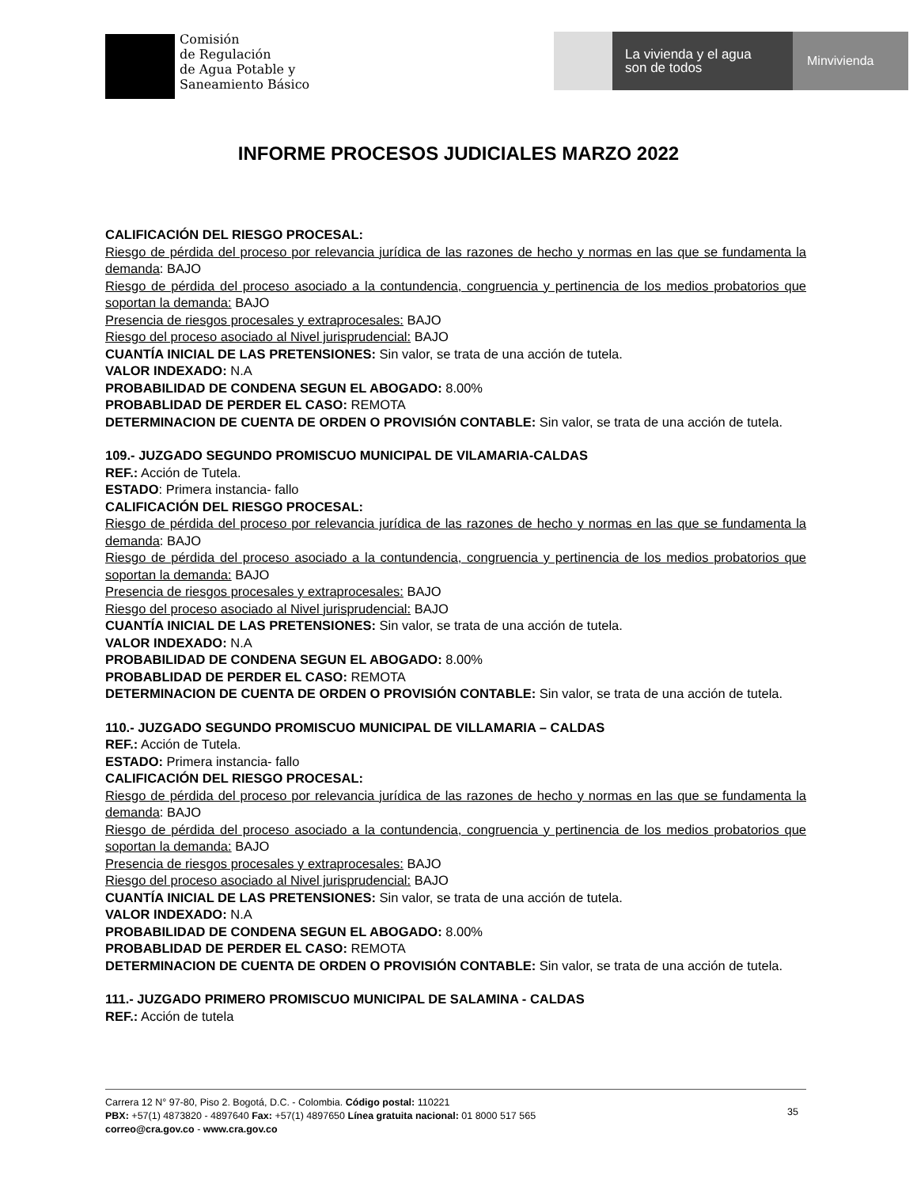Comisión
de Regulación
de Agua Potable y
Saneamiento Básico
La vivienda y el agua
son de todos
Minvivienda
INFORME PROCESOS JUDICIALES MARZO 2022
CALIFICACIÓN DEL RIESGO PROCESAL:
Riesgo de pérdida del proceso por relevancia jurídica de las razones de hecho y normas en las que se fundamenta la demanda: BAJO
Riesgo de pérdida del proceso asociado a la contundencia, congruencia y pertinencia de los medios probatorios que soportan la demanda: BAJO
Presencia de riesgos procesales y extraprocesales: BAJO
Riesgo del proceso asociado al Nivel jurisprudencial: BAJO
CUANTÍA INICIAL DE LAS PRETENSIONES: Sin valor, se trata de una acción de tutela.
VALOR INDEXADO: N.A
PROBABILIDAD DE CONDENA SEGUN EL ABOGADO: 8.00%
PROBABLIDAD DE PERDER EL CASO: REMOTA
DETERMINACION DE CUENTA DE ORDEN O PROVISIÓN CONTABLE: Sin valor, se trata de una acción de tutela.
109.- JUZGADO SEGUNDO PROMISCUO MUNICIPAL DE VILAMARIA-CALDAS
REF.: Acción de Tutela.
ESTADO: Primera instancia- fallo
CALIFICACIÓN DEL RIESGO PROCESAL:
Riesgo de pérdida del proceso por relevancia jurídica de las razones de hecho y normas en las que se fundamenta la demanda: BAJO
Riesgo de pérdida del proceso asociado a la contundencia, congruencia y pertinencia de los medios probatorios que soportan la demanda: BAJO
Presencia de riesgos procesales y extraprocesales: BAJO
Riesgo del proceso asociado al Nivel jurisprudencial: BAJO
CUANTÍA INICIAL DE LAS PRETENSIONES: Sin valor, se trata de una acción de tutela.
VALOR INDEXADO: N.A
PROBABILIDAD DE CONDENA SEGUN EL ABOGADO: 8.00%
PROBABLIDAD DE PERDER EL CASO: REMOTA
DETERMINACION DE CUENTA DE ORDEN O PROVISIÓN CONTABLE: Sin valor, se trata de una acción de tutela.
110.- JUZGADO SEGUNDO PROMISCUO MUNICIPAL DE VILLAMARIA – CALDAS
REF.: Acción de Tutela.
ESTADO: Primera instancia- fallo
CALIFICACIÓN DEL RIESGO PROCESAL:
Riesgo de pérdida del proceso por relevancia jurídica de las razones de hecho y normas en las que se fundamenta la demanda: BAJO
Riesgo de pérdida del proceso asociado a la contundencia, congruencia y pertinencia de los medios probatorios que soportan la demanda: BAJO
Presencia de riesgos procesales y extraprocesales: BAJO
Riesgo del proceso asociado al Nivel jurisprudencial: BAJO
CUANTÍA INICIAL DE LAS PRETENSIONES: Sin valor, se trata de una acción de tutela.
VALOR INDEXADO: N.A
PROBABILIDAD DE CONDENA SEGUN EL ABOGADO: 8.00%
PROBABLIDAD DE PERDER EL CASO: REMOTA
DETERMINACION DE CUENTA DE ORDEN O PROVISIÓN CONTABLE: Sin valor, se trata de una acción de tutela.
111.- JUZGADO PRIMERO PROMISCUO MUNICIPAL DE SALAMINA - CALDAS
REF.: Acción de tutela
Carrera 12 N° 97-80, Piso 2. Bogotá, D.C. - Colombia. Código postal: 110221
PBX: +57(1) 4873820 - 4897640 Fax: +57(1) 4897650 Línea gratuita nacional: 01 8000 517 565
correo@cra.gov.co - www.cra.gov.co
35